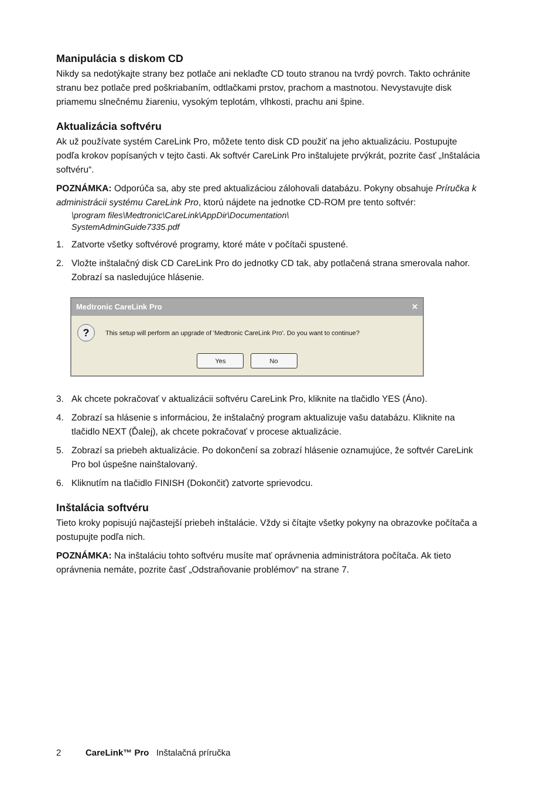Manipulácia s diskom CD
Nikdy sa nedotýkajte strany bez potlače ani neklaďte CD touto stranou na tvrdý povrch. Takto ochránite stranu bez potlače pred poškriabaním, odtlačkami prstov, prachom a mastnotou. Nevystavujte disk priamemu slnečnému žiareniu, vysokým teplotám, vlhkosti, prachu ani špine.
Aktualizácia softvéru
Ak už používate systém CareLink Pro, môžete tento disk CD použiť na jeho aktualizáciu. Postupujte podľa krokov popísaných v tejto časti. Ak softvér CareLink Pro inštalujete prvýkrát, pozrite časť „Inštalácia softvéru“.
POZNÁMKA: Odporúča sa, aby ste pred aktualizáciou zálohovali databázu. Pokyny obsahuje Príručka k administrácii systému CareLink Pro, ktorú nájdete na jednotke CD-ROM pre tento softvér:
\program files\Medtronic\CareLink\AppDir\Documentation\
SystemAdminGuide7335.pdf
1. Zatvorte všetky softvérové programy, ktoré máte v počítači spustené.
2. Vložte inštalačný disk CD CareLink Pro do jednotky CD tak, aby potlačená strana smerovala nahor. Zobrazí sa nasledujúce hlásenie.
Medtronic CareLink Pro ✕
?
This setup will perform an upgrade of 'Medtronic CareLink Pro'. Do you want to continue?
Yes No
3. Ak chcete pokračovať v aktualizácii softvéru CareLink Pro, kliknite na tlačidlo YES (Áno).
4. Zobrazí sa hlásenie s informáciou, že inštalačný program aktualizuje vašu databázu. Kliknite na tlačidlo NEXT (Ďalej), ak chcete pokračovať v procese aktualizácie.
5. Zobrazí sa priebeh aktualizácie. Po dokončení sa zobrazí hlásenie oznamujúce, že softvér CareLink Pro bol úspešne nainštalovaný.
6. Kliknutím na tlačidlo FINISH (Dokončiť) zatvorte sprievodcu.
Inštalácia softvéru
Tieto kroky popisujú najčastejší priebeh inštalácie. Vždy si čítajte všetky pokyny na obrazovke počítača a postupujte podľa nich.
POZNÁMKA: Na inštaláciu tohto softvéru musíte mať oprávnenia administrátora počítača. Ak tieto oprávnenia nemáte, pozrite časť „Odstraňovanie problémov“ na strane 7.
2 CareLink™ Pro Inštalačná príručka